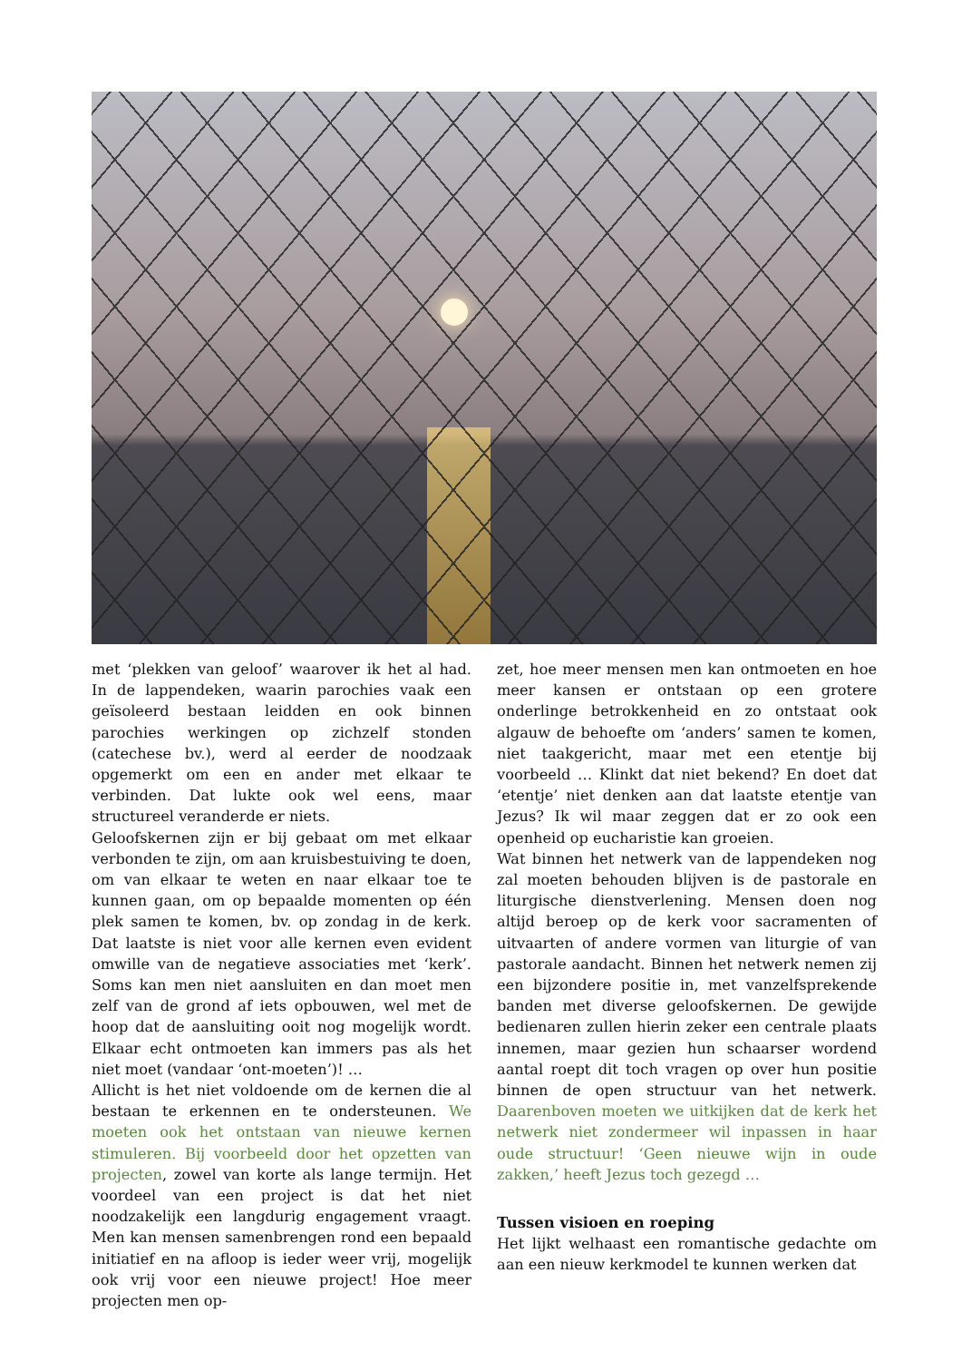met ‘plekken van geloof’ waarover ik het al had. In de lappendeken, waarin parochies vaak een geïsoleerd bestaan leidden en ook binnen parochies werkingen op zichzelf stonden (catechese bv.), werd al eerder de noodzaak opgemerkt om een en ander met elkaar te verbinden. Dat lukte ook wel eens, maar structureel veranderde er niets.
Geloofskernen zijn er bij gebaat om met elkaar verbonden te zijn, om aan kruisbestuiving te doen, om van elkaar te weten en naar elkaar toe te kunnen gaan, om op bepaalde momenten op één plek samen te komen, bv. op zondag in de kerk. Dat laatste is niet voor alle kernen even evident omwille van de negatieve associaties met ‘kerk’. Soms kan men niet aansluiten en dan moet men zelf van de grond af iets opbouwen, wel met de hoop dat de aansluiting ooit nog mogelijk wordt. Elkaar echt ontmoeten kan immers pas als het niet moet (vandaar ‘ont-moeten’)! …
Allicht is het niet voldoende om de kernen die al bestaan te erkennen en te ondersteunen. We moeten ook het ontstaan van nieuwe kernen stimuleren. Bij voorbeeld door het opzetten van projecten, zowel van korte als lange termijn. Het voordeel van een project is dat het niet noodzakelijk een langdurig engagement vraagt. Men kan mensen samenbrengen rond een bepaald initiatief en na afloop is ieder weer vrij, mogelijk ook vrij voor een nieuwe project! Hoe meer projecten men op-
zet, hoe meer mensen men kan ontmoeten en hoe meer kansen er ontstaan op een grotere onderlinge betrokkenheid en zo ontstaat ook algauw de behoefte om ‘anders’ samen te komen, niet taakgericht, maar met een etentje bij voorbeeld … Klinkt dat niet bekend? En doet dat ‘etentje’ niet denken aan dat laatste etentje van Jezus? Ik wil maar zeggen dat er zo ook een openheid op eucharistie kan groeien.
Wat binnen het netwerk van de lappendeken nog zal moeten behouden blijven is de pastorale en liturgische dienstverlening. Mensen doen nog altijd beroep op de kerk voor sacramenten of uitvaarten of andere vormen van liturgie of van pastorale aandacht. Binnen het netwerk nemen zij een bijzondere positie in, met vanzelfsprekende banden met diverse geloofskernen. De gewijde bedienaren zullen hierin zeker een centrale plaats innemen, maar gezien hun schaarser wordend aantal roept dit toch vragen op over hun positie binnen de open structuur van het netwerk. Daarenboven moeten we uitkijken dat de kerk het netwerk niet zondermeer wil inpassen in haar oude structuur! ‘Geen nieuwe wijn in oude zakken,’ heeft Jezus toch gezegd …
Tussen visioen en roeping
Het lijkt welhaast een romantische gedachte om aan een nieuw kerkmodel te kunnen werken dat